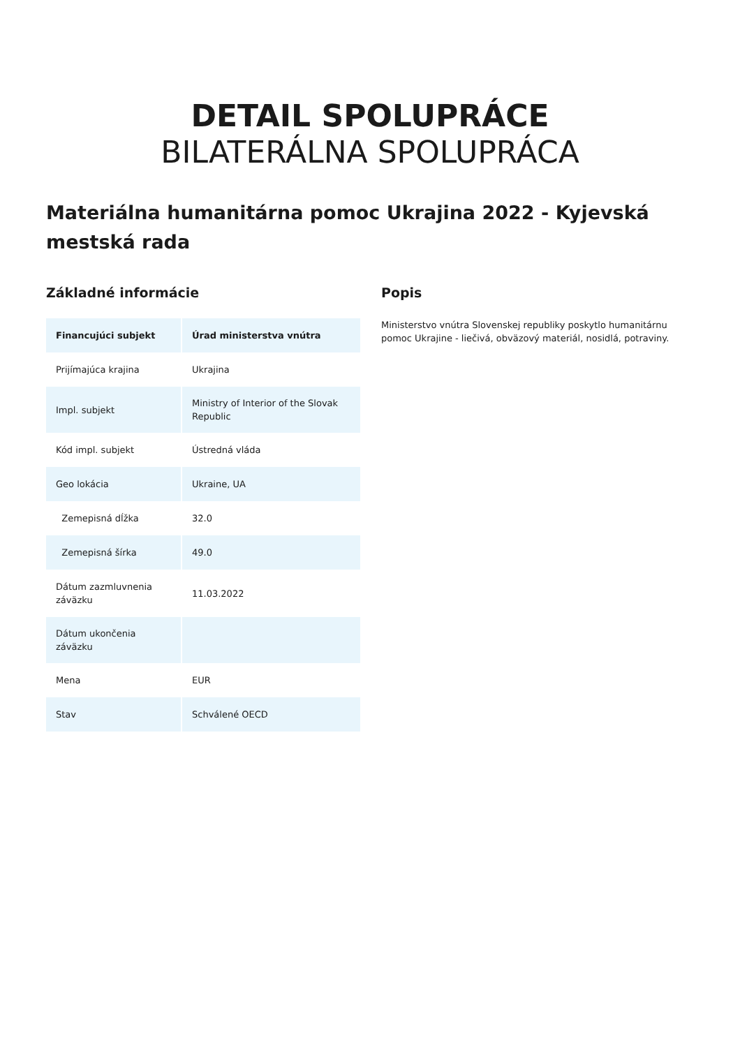DETAIL SPOLUPRÁCE
BILATERÁLNA SPOLUPRÁCA
Materiálna humanitárna pomoc Ukrajina 2022 - Kyjevská mestská rada
Základné informácie
| Financujúci subjekt | Úrad ministerstva vnútra |
| --- | --- |
| Prijímajúca krajina | Ukrajina |
| Impl. subjekt | Ministry of Interior of the Slovak Republic |
| Kód impl. subjekt | Ústredná vláda |
| Geo lokácia | Ukraine, UA |
| Zemepisná dĺžka | 32.0 |
| Zemepisná šírka | 49.0 |
| Dátum zazmluvnenia záväzku | 11.03.2022 |
| Dátum ukončenia záväzku | |
| Mena | EUR |
| Stav | Schválené OECD |
Popis
Ministerstvo vnútra Slovenskej republiky poskytlo humanitárnu pomoc Ukrajine - liečivá, obväzový materiál, nosidlá, potraviny.